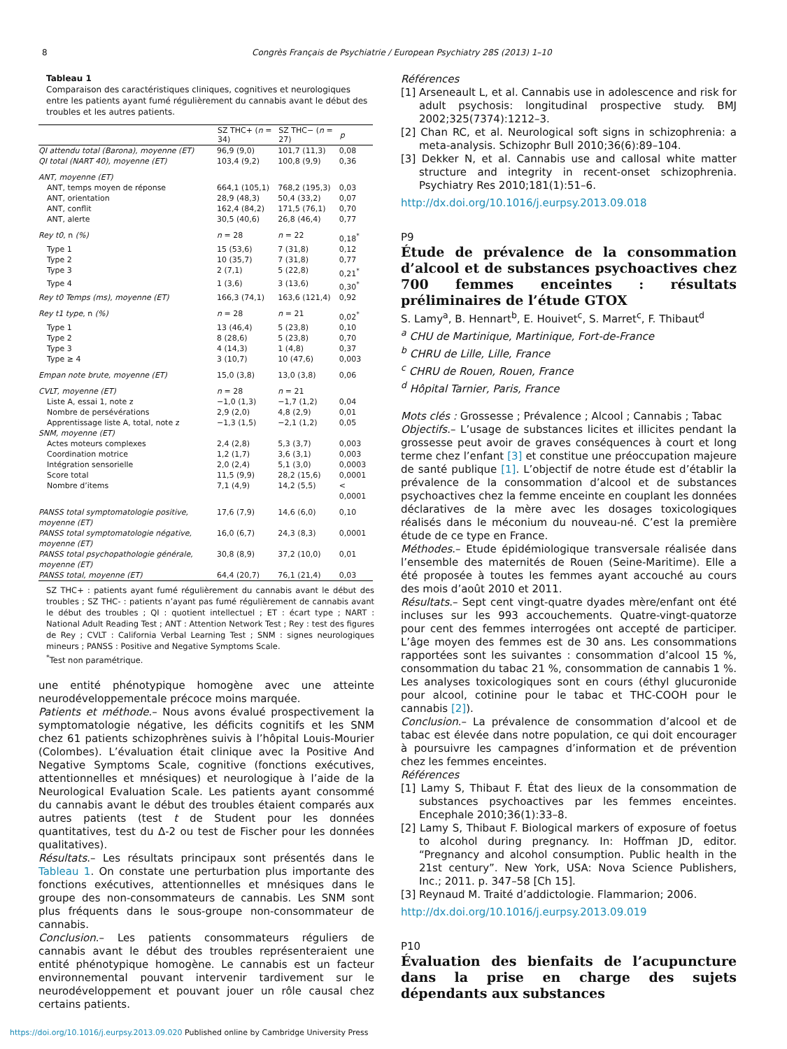8 Congrès Français de Psychiatrie / European Psychiatry 28S (2013) 1–10
Tableau 1
Comparaison des caractéristiques cliniques, cognitives et neurologiques entre les patients ayant fumé régulièrement du cannabis avant le début des troubles et les autres patients.
| | SZ THC+ ( n = 34) | SZ THC− ( n = 27) | p |
| --- | --- | --- | --- |
| QI attendu total (Barona), moyenne (ET) | 96,9 (9,0) | 101,7 (11,3) | 0,08 |
| QI total (NART 40), moyenne (ET) | 103,4 (9,2) | 100,8 (9,9) | 0,36 |
| ANT, moyenne (ET) | | | |
| ANT, temps moyen de réponse | 664,1 (105,1) | 768,2 (195,3) | 0,03 |
| ANT, orientation | 28,9 (48,3) | 50,4 (33,2) | 0,07 |
| ANT, conflit | 162,4 (84,2) | 171,5 (76,1) | 0,70 |
| ANT, alerte | 30,5 (40,6) | 26,8 (46,4) | 0,77 |
| Rey t0 , n (%) | n = 28 | n = 22 | 0,18<sup>*</sup> |
| Type 1 | 15 (53,6) | 7 (31,8) | 0,12 |
| Type 2 | 10 (35,7) | 7 (31,8) | 0,77 |
| Type 3 | 2 (7,1) | 5 (22,8) | 0,21<sup>*</sup> |
| Type 4 | 1 (3,6) | 3 (13,6) | 0,30<sup>*</sup> |
| Rey t0 Temps (ms), moyenne (ET) | 166,3 (74,1) | 163,6 (121,4) | 0,92 |
| Rey t1 type , n (%) | n = 28 | n = 21 | 0,02<sup>*</sup> |
| Type 1 | 13 (46,4) | 5 (23,8) | 0,10 |
| Type 2 | 8 (28,6) | 5 (23,8) | 0,70 |
| Type 3 | 4 (14,3) | 1 (4,8) | 0,37 |
| Type ≥ 4 | 3 (10,7) | 10 (47,6) | 0,003 |
| Empan note brute, moyenne (ET) | 15,0 (3,8) | 13,0 (3,8) | 0,06 |
| CVLT, moyenne (ET) | n = 28 | n = 21 | |
| Liste A, essai 1, note z | −1,0 (1,3) | −1,7 (1,2) | 0,04 |
| Nombre de persévérations | 2,9 (2,0) | 4,8 (2,9) | 0,01 |
| Apprentissage liste A, total, note z | −1,3 (1,5) | −2,1 (1,2) | 0,05 |
| SNM, moyenne (ET) | | | |
| Actes moteurs complexes | 2,4 (2,8) | 5,3 (3,7) | 0,003 |
| Coordination motrice | 1,2 (1,7) | 3,6 (3,1) | 0,003 |
| Intégration sensorielle | 2,0 (2,4) | 5,1 (3,0) | 0,0003 |
| Score total | 11,5 (9,9) | 28,2 (15,6) | 0,0001 |
| Nombre d’items | 7,1 (4,9) | 14,2 (5,5) | < 0,0001 |
| PANSS total symptomatologie positive, moyenne (ET) | 17,6 (7,9) | 14,6 (6,0) | 0,10 |
| PANSS total symptomatologie négative, moyenne (ET) | 16,0 (6,7) | 24,3 (8,3) | 0,0001 |
| PANSS total psychopathologie générale, moyenne (ET) | 30,8 (8,9) | 37,2 (10,0) | 0,01 |
| PANSS total, moyenne (ET) | 64,4 (20,7) | 76,1 (21,4) | 0,03 |
SZ THC+ : patients ayant fumé régulièrement du cannabis avant le début des troubles ; SZ THC- : patients n’ayant pas fumé régulièrement de cannabis avant le début des troubles ; QI : quotient intellectuel ; ET : écart type ; NART : National Adult Reading Test ; ANT : Attention Network Test ; Rey : test des figures de Rey ; CVLT : California Verbal Learning Test ; SNM : signes neurologiques mineurs ; PANSS : Positive and Negative Symptoms Scale.
<sup>*</sup> Test non paramétrique.
une entité phénotypique homogène avec une atteinte neurodéveloppementale précoce moins marquée.
Patients et méthode.– Nous avons évalué prospectivement la symptomatologie négative, les déficits cognitifs et les SNM chez 61 patients schizophrènes suivis à l’hôpital Louis-Mourier (Colombes). L’évaluation était clinique avec la Positive And Negative Symptoms Scale, cognitive (fonctions exécutives, attentionnelles et mnésiques) et neurologique à l’aide de la Neurological Evaluation Scale. Les patients ayant consommé du cannabis avant le début des troubles étaient comparés aux autres patients (test t de Student pour les données quantitatives, test du Δ-2 ou test de Fischer pour les données qualitatives).
Résultats.– Les résultats principaux sont présentés dans le Tableau 1. On constate une perturbation plus importante des fonctions exécutives, attentionnelles et mnésiques dans le groupe des non-consommateurs de cannabis. Les SNM sont plus fréquents dans le sous-groupe non-consommateur de cannabis.
Conclusion.– Les patients consommateurs réguliers de cannabis avant le début des troubles représenteraient une entité phénotypique homogène. Le cannabis est un facteur environnemental pouvant intervenir tardivement sur le neurodéveloppement et pouvant jouer un rôle causal chez certains patients.
Références
[1] Arseneault L, et al. Cannabis use in adolescence and risk for adult psychosis: longitudinal prospective study. BMJ 2002;325(7374):1212–3.
[2] Chan RC, et al. Neurological soft signs in schizophrenia: a meta-analysis. Schizophr Bull 2010;36(6):89–104.
[3] Dekker N, et al. Cannabis use and callosal white matter structure and integrity in recent-onset schizophrenia. Psychiatry Res 2010;181(1):51–6.
http://dx.doi.org/10.1016/j.eurpsy.2013.09.018
P9
Étude de prévalence de la consommation d’alcool et de substances psychoactives chez 700 femmes enceintes : résultats préliminaires de l’étude GTOX
S. Lamy<sup>a</sup>, B. Hennart<sup>b</sup>, E. Houivet<sup>c</sup>, S. Marret<sup>c</sup>, F. Thibaut<sup>d</sup>
<sup>a</sup> CHU de Martinique, Martinique, Fort-de-France
<sup>b</sup> CHRU de Lille, Lille, France
<sup>c</sup> CHRU de Rouen, Rouen, France
<sup>d</sup> Hôpital Tarnier, Paris, France
Mots clés : Grossesse ; Prévalence ; Alcool ; Cannabis ; Tabac
Objectifs.– L’usage de substances licites et illicites pendant la grossesse peut avoir de graves conséquences à court et long terme chez l’enfant [3] et constitue une préoccupation majeure de santé publique [1]. L’objectif de notre étude est d’établir la prévalence de la consommation d’alcool et de substances psychoactives chez la femme enceinte en couplant les données déclaratives de la mère avec les dosages toxicologiques réalisés dans le méconium du nouveau-né. C’est la première étude de ce type en France.
Méthodes.– Etude épidémiologique transversale réalisée dans l’ensemble des maternités de Rouen (Seine-Maritime). Elle a été proposée à toutes les femmes ayant accouché au cours des mois d’août 2010 et 2011.
Résultats.– Sept cent vingt-quatre dyades mère/enfant ont été incluses sur les 993 accouchements. Quatre-vingt-quatorze pour cent des femmes interrogées ont accepté de participer. L’âge moyen des femmes est de 30 ans. Les consommations rapportées sont les suivantes : consommation d’alcool 15 %, consommation du tabac 21 %, consommation de cannabis 1 %. Les analyses toxicologiques sont en cours (éthyl glucuronide pour alcool, cotinine pour le tabac et THC-COOH pour le cannabis [2]).
Conclusion.– La prévalence de consommation d’alcool et de tabac est élevée dans notre population, ce qui doit encourager à poursuivre les campagnes d’information et de prévention chez les femmes enceintes.
Références
[1] Lamy S, Thibaut F. État des lieux de la consommation de substances psychoactives par les femmes enceintes. Encephale 2010;36(1):33–8.
[2] Lamy S, Thibaut F. Biological markers of exposure of foetus to alcohol during pregnancy. In: Hoffman JD, editor. “Pregnancy and alcohol consumption. Public health in the 21st century”. New York, USA: Nova Science Publishers, Inc.; 2011. p. 347–58 [Ch 15].
[3] Reynaud M. Traité d’addictologie. Flammarion; 2006.
http://dx.doi.org/10.1016/j.eurpsy.2013.09.019
P10
Évaluation des bienfaits de l’acupuncture dans la prise en charge des sujets dépendants aux substances
https://doi.org/10.1016/j.eurpsy.2013.09.020 Published online by Cambridge University Press